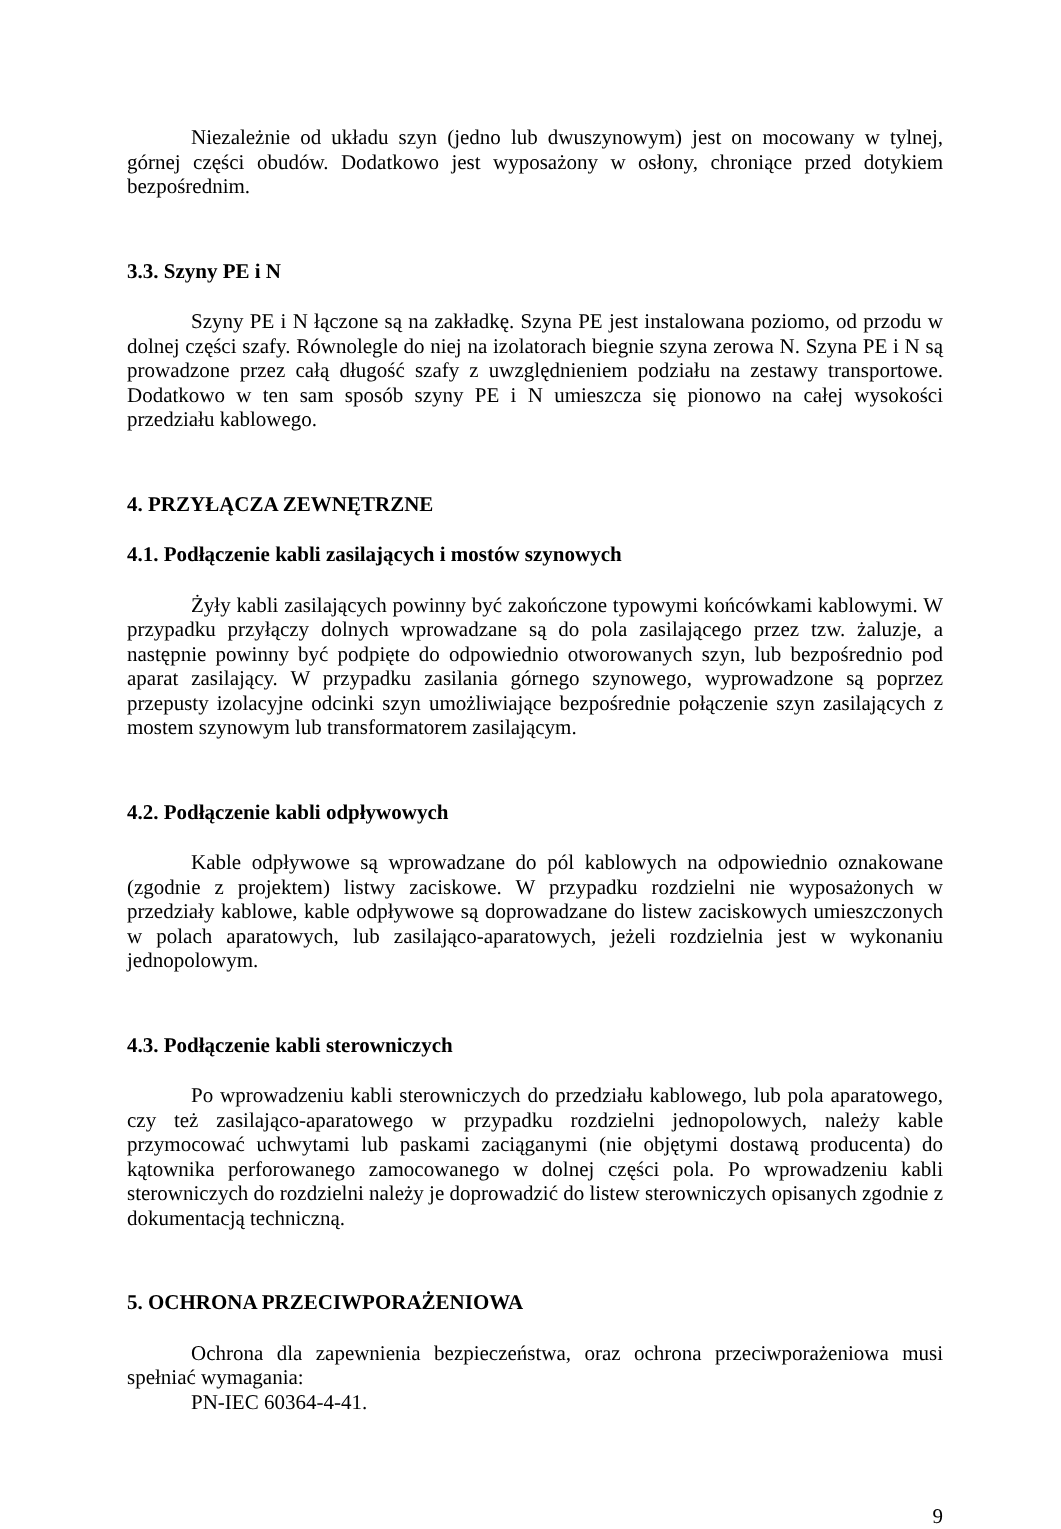Niezależnie od układu szyn (jedno lub dwuszynowym) jest on mocowany w tylnej, górnej części obudów. Dodatkowo jest wyposażony w osłony, chroniące przed dotykiem bezpośrednim.
3.3. Szyny PE i N
Szyny PE i N łączone są na zakładkę. Szyna PE jest instalowana poziomo, od przodu w dolnej części szafy. Równolegle do niej na izolatorach biegnie szyna zerowa N. Szyna PE i N są prowadzone przez całą długość szafy z uwzględnieniem podziału na zestawy transportowe. Dodatkowo w ten sam sposób szyny PE i N umieszcza się pionowo na całej wysokości przedziału kablowego.
4. PRZYŁĄCZA ZEWNĘTRZNE
4.1. Podłączenie kabli zasilających i mostów szynowych
Żyły kabli zasilających powinny być zakończone typowymi końcówkami kablowymi. W przypadku przyłączy dolnych wprowadzane są do pola zasilającego przez tzw. żaluzje, a następnie powinny być podpięte do odpowiednio otworowanych szyn, lub bezpośrednio pod aparat zasilający. W przypadku zasilania górnego szynowego, wyprowadzone są poprzez przepusty izolacyjne odcinki szyn umożliwiające bezpośrednie połączenie szyn zasilających z mostem szynowym lub transformatorem zasilającym.
4.2. Podłączenie kabli odpływowych
Kable odpływowe są wprowadzane do pól kablowych na odpowiednio oznakowane (zgodnie z projektem) listwy zaciskowe. W przypadku rozdzielni nie wyposażonych w przedziały kablowe, kable odpływowe są doprowadzane do listew zaciskowych umieszczonych w polach aparatowych, lub zasilająco-aparatowych, jeżeli rozdzielnia jest w wykonaniu jednopolowym.
4.3. Podłączenie kabli sterowniczych
Po wprowadzeniu kabli sterowniczych do przedziału kablowego, lub pola aparatowego, czy też zasilająco-aparatowego w przypadku rozdzielni jednopolowych, należy kable przymocować uchwytami lub paskami zaciąganymi (nie objętymi dostawą producenta) do kątownika perforowanego zamocowanego w dolnej części pola. Po wprowadzeniu kabli sterowniczych do rozdzielni należy je doprowadzić do listew sterowniczych opisanych zgodnie z dokumentacją techniczną.
5. OCHRONA PRZECIWPORAŻENIOWA
Ochrona dla zapewnienia bezpieczeństwa, oraz ochrona przeciwporażeniowa musi spełniać wymagania:
PN-IEC 60364-4-41.
9